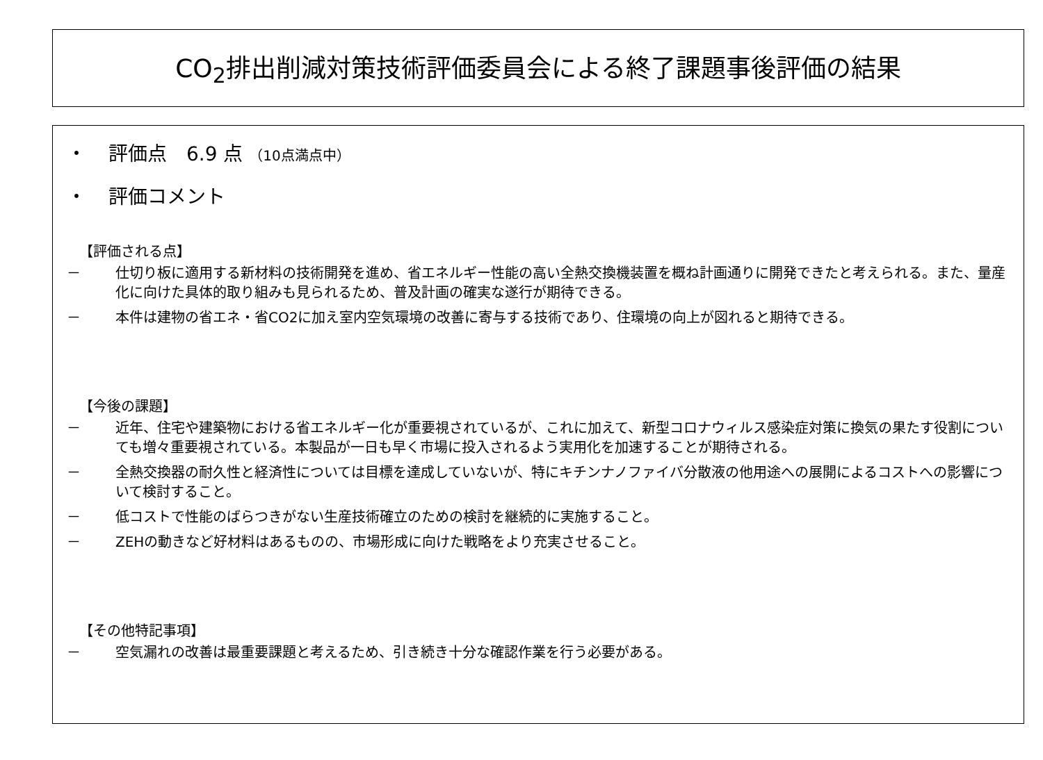CO<sub>2</sub>排出削減対策技術評価委員会による終了課題事後評価の結果
・ 評価点　6.9 点 （10点満点中）
・ 評価コメント
【評価される点】
－ 仕切り板に適用する新材料の技術開発を進め、省エネルギー性能の高い全熱交換機装置を概ね計画通りに開発できたと考えられる。また、量産化に向けた具体的取り組みも見られるため、普及計画の確実な遂行が期待できる。
－ 本件は建物の省エネ・省CO2に加え室内空気環境の改善に寄与する技術であり、住環境の向上が図れると期待できる。
【今後の課題】
－ 近年、住宅や建築物における省エネルギー化が重要視されているが、これに加えて、新型コロナウィルス感染症対策に換気の果たす役割についても増々重要視されている。本製品が一日も早く市場に投入されるよう実用化を加速することが期待される。
－ 全熱交換器の耐久性と経済性については目標を達成していないが、特にキチンナノファイバ分散液の他用途への展開によるコストへの影響について検討すること。
－ 低コストで性能のばらつきがない生産技術確立のための検討を継続的に実施すること。
－ ZEHの動きなど好材料はあるものの、市場形成に向けた戦略をより充実させること。
【その他特記事項】
－ 空気漏れの改善は最重要課題と考えるため、引き続き十分な確認作業を行う必要がある。